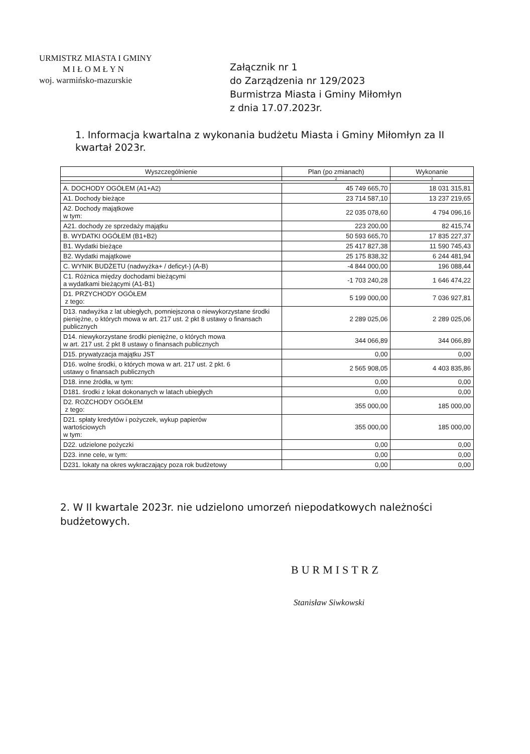URMISTRZ MIASTA I GMINY
M I Ł O M Ł Y N
woj. warmińsko-mazurskie
Załącznik nr 1
do Zarządzenia nr 129/2023
Burmistrza Miasta i Gminy Miłomłyn
z dnia 17.07.2023r.
1. Informacja kwartalna z wykonania budżetu Miasta i Gminy Miłomłyn za II kwartał 2023r.
| Wyszczególnienie | Plan (po zmianach) | Wykonanie |
| --- | --- | --- |
| 1 | 2 | 3 |
| A. DOCHODY OGÓŁEM (A1+A2) | 45 749 665,70 | 18 031 315,81 |
| A1. Dochody bieżące | 23 714 587,10 | 13 237 219,65 |
| A2. Dochody majątkowe w tym: | 22 035 078,60 | 4 794 096,16 |
| A21. dochody ze sprzedaży majątku | 223 200,00 | 82 415,74 |
| B. WYDATKI OGÓŁEM (B1+B2) | 50 593 665,70 | 17 835 227,37 |
| B1. Wydatki bieżące | 25 417 827,38 | 11 590 745,43 |
| B2. Wydatki majątkowe | 25 175 838,32 | 6 244 481,94 |
| C. WYNIK BUDŻETU (nadwyżka+ / deficyt-) (A-B) | -4 844 000,00 | 196 088,44 |
| C1. Różnica między dochodami bieżącymi a wydatkami bieżącymi (A1-B1) | -1 703 240,28 | 1 646 474,22 |
| D1. PRZYCHODY OGÓŁEM z tego: | 5 199 000,00 | 7 036 927,81 |
| D13. nadwyżka z lat ubiegłych, pomniejszona o niewykorzystane środki pieniężne, o których mowa w art. 217 ust. 2 pkt 8 ustawy o finansach publicznych | 2 289 025,06 | 2 289 025,06 |
| D14. niewykorzystane środki pieniężne, o których mowa w art. 217 ust. 2 pkt 8 ustawy o finansach publicznych | 344 066,89 | 344 066,89 |
| D15. prywatyzacja majątku JST | 0,00 | 0,00 |
| D16. wolne środki, o których mowa w art. 217 ust. 2 pkt. 6 ustawy o finansach publicznych | 2 565 908,05 | 4 403 835,86 |
| D18. inne źródła, w tym: | 0,00 | 0,00 |
| D181. środki z lokat dokonanych w latach ubiegłych | 0,00 | 0,00 |
| D2. ROZCHODY OGÓŁEM z tego: | 355 000,00 | 185 000,00 |
| D21. spłaty kredytów i pożyczek, wykup papierów wartościowych w tym: | 355 000,00 | 185 000,00 |
| D22. udzielone pożyczki | 0,00 | 0,00 |
| D23. inne cele, w tym: | 0,00 | 0,00 |
| D231. lokaty na okres wykraczający poza rok budżetowy | 0,00 | 0,00 |
2. W II kwartale 2023r. nie udzielono umorzeń niepodatkowych należności budżetowych.
BURMISTRZ
Stanisław Siwkowski